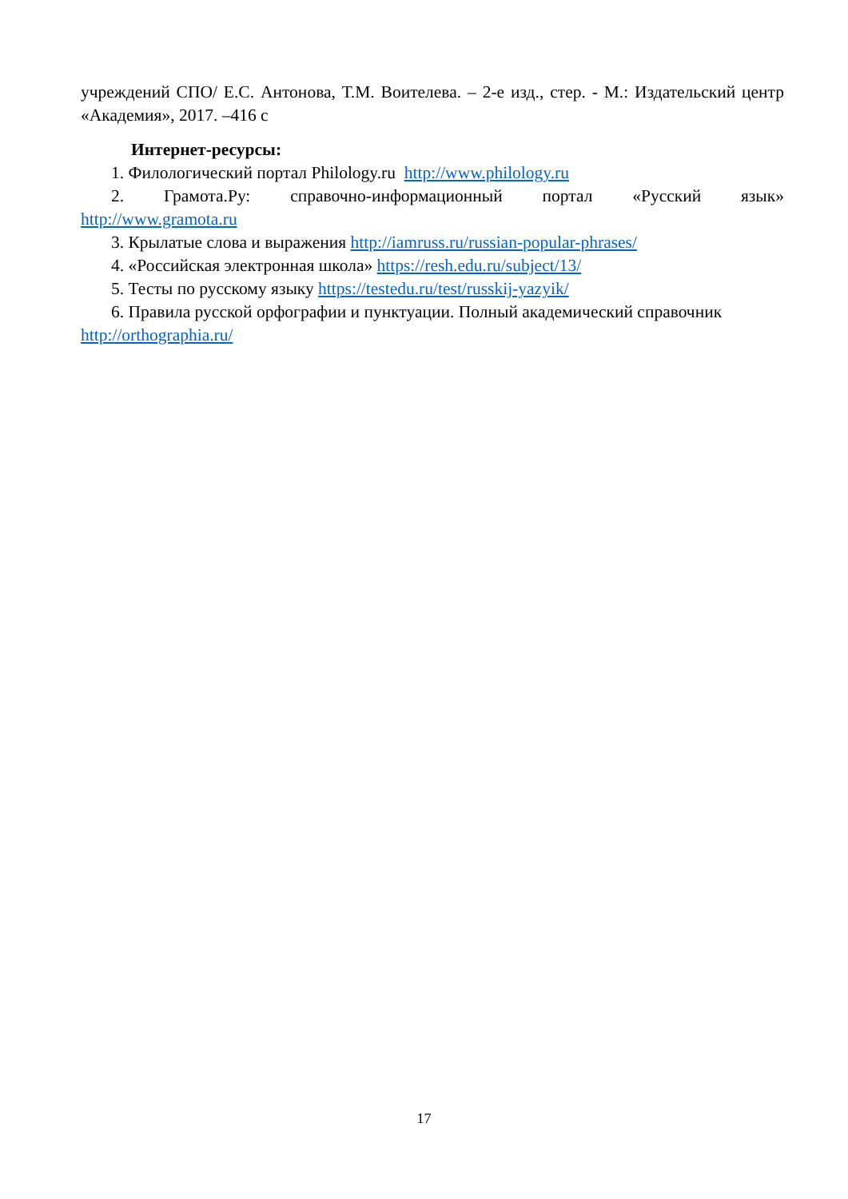учреждений СПО/ Е.С. Антонова, Т.М. Воителева. – 2-е изд., стер. - М.: Издательский центр «Академия», 2017. –416 с
Интернет-ресурсы:
1. Филологический портал Philology.ru http://www.philology.ru
2. Грамота.Ру: справочно-информационный портал «Русский язык»
http://www.gramota.ru
3. Крылатые слова и выражения http://iamruss.ru/russian-popular-phrases/
4. «Российская электронная школа» https://resh.edu.ru/subject/13/
5. Тесты по русскому языку https://testedu.ru/test/russkij-yazyik/
6. Правила русской орфографии и пунктуации. Полный академический справочник http://orthographia.ru/
17